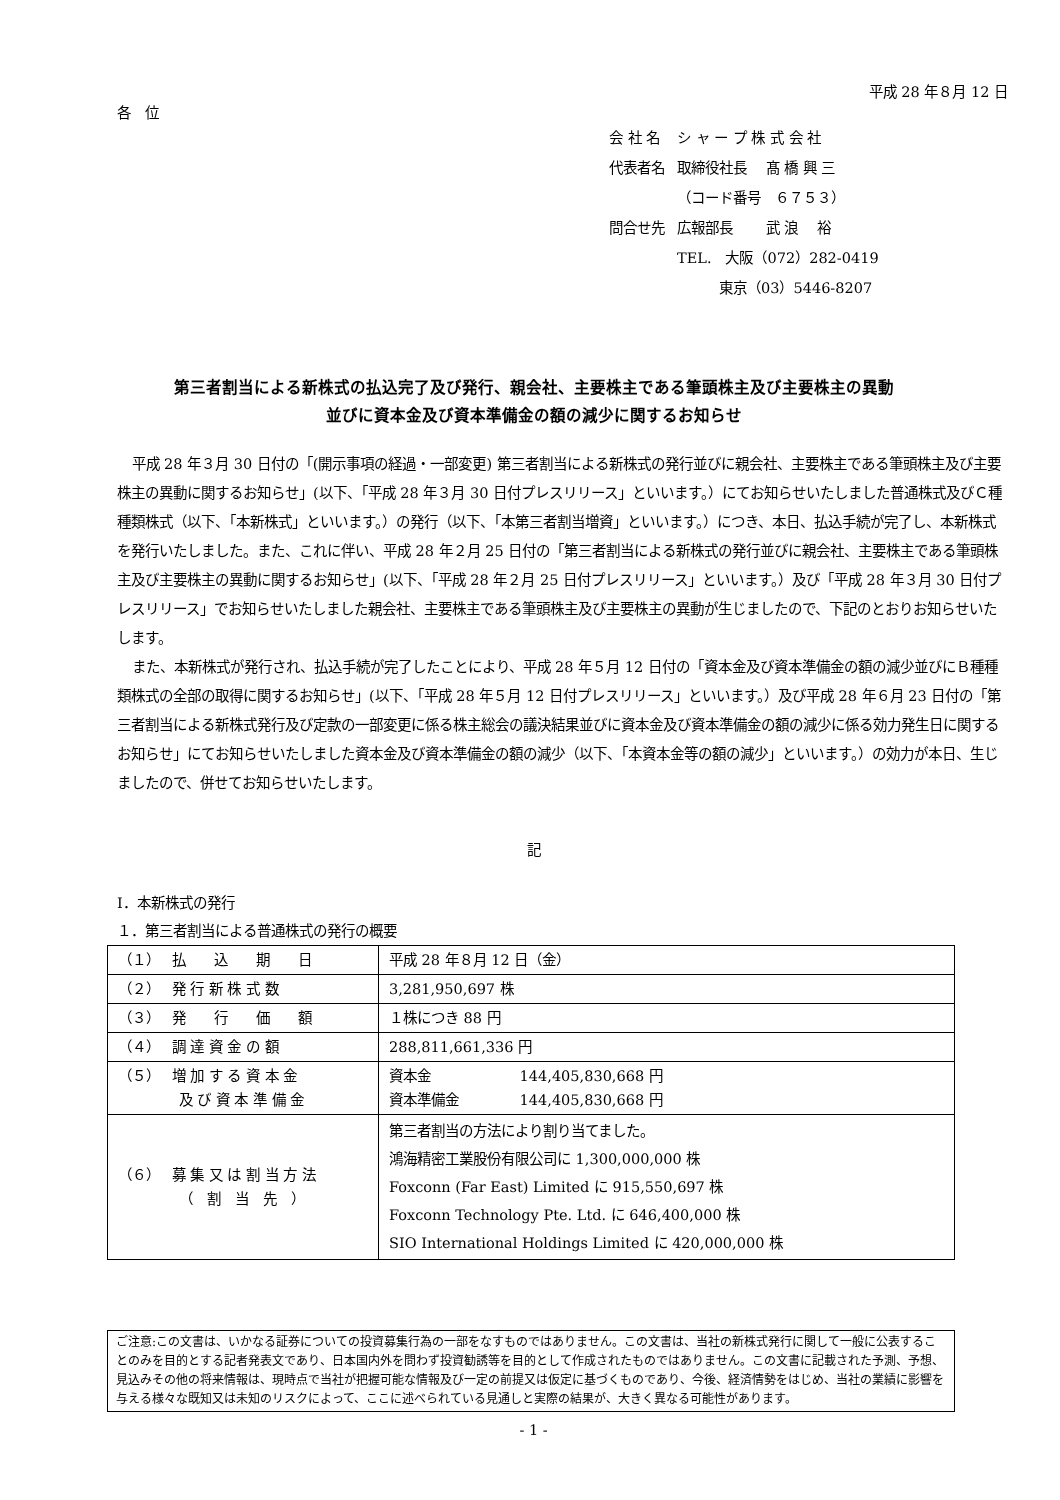平成 28 年８月 12 日
各　位
| 会 社 名 | シ ャ ー プ 株 式 会 社 |
| 代表者名 | 取締役社長 髙 橋 興 三 |
| | （コード番号 ６７５３） |
| 問合せ先 | 広報部長 武 浪 裕 |
| | TEL. 大阪（072）282-0419 |
| | 東京（03）5446-8207 |
第三者割当による新株式の払込完了及び発行、親会社、主要株主である筆頭株主及び主要株主の異動
並びに資本金及び資本準備金の額の減少に関するお知らせ
平成 28 年３月 30 日付の「(開示事項の経過・一部変更) 第三者割当による新株式の発行並びに親会社、主要株主である筆頭株主及び主要株主の異動に関するお知らせ」(以下、「平成 28 年３月 30 日付プレスリリース」といいます。）にてお知らせいたしました普通株式及びＣ種種類株式（以下、「本新株式」といいます。）の発行（以下、「本第三者割当増資」といいます。）につき、本日、払込手続が完了し、本新株式を発行いたしました。また、これに伴い、平成 28 年２月 25 日付の「第三者割当による新株式の発行並びに親会社、主要株主である筆頭株主及び主要株主の異動に関するお知らせ」(以下、「平成 28 年２月 25 日付プレスリリース」といいます。）及び「平成 28 年３月 30 日付プレスリリース」でお知らせいたしました親会社、主要株主である筆頭株主及び主要株主の異動が生じましたので、下記のとおりお知らせいたします。
また、本新株式が発行され、払込手続が完了したことにより、平成 28 年５月 12 日付の「資本金及び資本準備金の額の減少並びにＢ種種類株式の全部の取得に関するお知らせ」(以下、「平成 28 年５月 12 日付プレスリリース」といいます。）及び平成 28 年６月 23 日付の「第三者割当による新株式発行及び定款の一部変更に係る株主総会の議決結果並びに資本金及び資本準備金の額の減少に係る効力発生日に関するお知らせ」にてお知らせいたしました資本金及び資本準備金の額の減少（以下、「本資本金等の額の減少」といいます。）の効力が本日、生じましたので、併せてお知らせいたします。
記
Ⅰ．本新株式の発行
１．第三者割当による普通株式の発行の概要
| （１） 払 込 期 日 | 平成 28 年８月 12 日（金） |
| （２） 発 行 新 株 式 数 | 3,281,950,697 株 |
| （３） 発 行 価 額 | １株につき 88 円 |
| （４） 調 達 資 金 の 額 | 288,811,661,336 円 |
| （５） 増 加 す る 資 本 金 及 び 資 本 準 備 金 | 資本金 144,405,830,668 円 資本準備金 144,405,830,668 円 |
| （６） 募 集 又 は 割 当 方 法 （ 割 当 先 ） | 第三者割当の方法により割り当てました。 鴻海精密工業股份有限公司に 1,300,000,000 株 Foxconn (Far East) Limited に 915,550,697 株 Foxconn Technology Pte. Ltd. に 646,400,000 株 SIO International Holdings Limited に 420,000,000 株 |
ご注意:この文書は、いかなる証券についての投資募集行為の一部をなすものではありません。この文書は、当社の新株式発行に関して一般に公表することのみを目的とする記者発表文であり、日本国内外を問わず投資勧誘等を目的として作成されたものではありません。この文書に記載された予測、予想、見込みその他の将来情報は、現時点で当社が把握可能な情報及び一定の前提又は仮定に基づくものであり、今後、経済情勢をはじめ、当社の業績に影響を与える様々な既知又は未知のリスクによって、ここに述べられている見通しと実際の結果が、大きく異なる可能性があります。
- 1 -